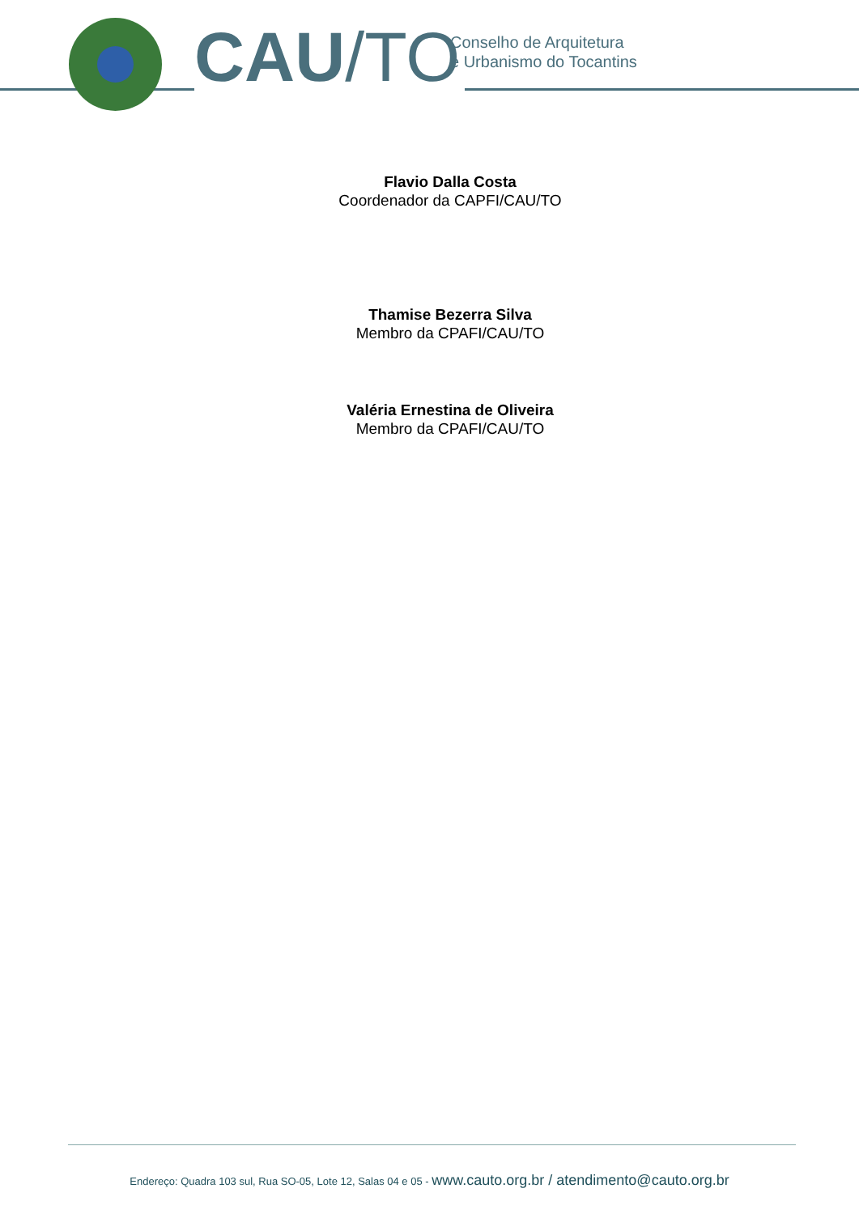CAU/TO
Conselho de Arquitetura
e Urbanismo do Tocantins
Flavio Dalla Costa
Coordenador da CAPFI/CAU/TO
Thamise Bezerra Silva
Membro da CPAFI/CAU/TO
Valéria Ernestina de Oliveira
Membro da CPAFI/CAU/TO
Endereço: Quadra 103 sul, Rua SO-05, Lote 12, Salas 04 e 05 - www.cauto.org.br / atendimento@cauto.org.br